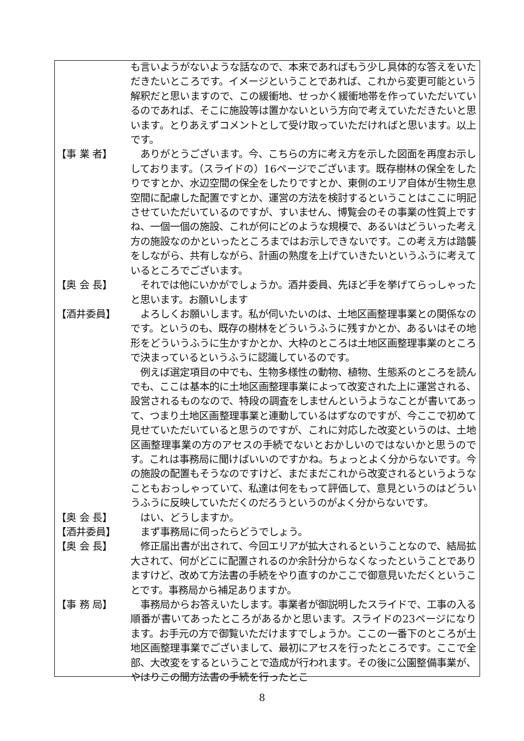も言いようがないような話なので、本来であればもう少し具体的な答えをいただきたいところです。イメージということであれば、これから変更可能という解釈だと思いますので、この緩衝地、せっかく緩衝地帯を作っていただいているのであれば、そこに施設等は置かないという方向で考えていただきたいと思います。とりあえずコメントとして受け取っていただければと思います。以上です。
【事 業 者】 　ありがとうございます。今、こちらの方に考え方を示した図面を再度お示ししております。（スライドの）16ページでございます。既存樹林の保全をしたりですとか、水辺空間の保全をしたりですとか、東側のエリア自体が生物生息空間に配慮した配置ですとか、運営の方法を検討するということはここに明記させていただいているのですが、すいません、博覧会のその事業の性質上ですね、一個一個の施設、これが何にどのような規模で、あるいはどういった考え方の施設なのかといったところまではお示しできないです。この考え方は踏襲をしながら、共有しながら、計画の熟度を上げていきたいというふうに考えているところでございます。
【奥 会 長】 　それでは他にいかがでしょうか。酒井委員、先ほど手を挙げてらっしゃったと思います。お願いします
【酒井委員】 　よろしくお願いします。私が伺いたいのは、土地区画整理事業との関係なのです。というのも、既存の樹林をどういうふうに残すかとか、あるいはその地形をどういうふうに生かすかとか、大枠のところは土地区画整理事業のところで決まっているというふうに認識しているのです。
　例えば選定項目の中でも、生物多様性の動物、植物、生態系のところを読んでも、ここは基本的に土地区画整理事業によって改変された上に運営される、設営されるものなので、特段の調査をしませんというようなことが書いてあって、つまり土地区画整理事業と連動しているはずなのですが、今ここで初めて見せていただいていると思うのですが、これに対応した改変というのは、土地区画整理事業の方のアセスの手続でないとおかしいのではないかと思うのです。これは事務局に聞けばいいのですかね。ちょっとよく分からないです。今の施設の配置もそうなのですけど、まだまだこれから改変されるというようなこともおっしゃっていて、私達は何をもって評価して、意見というのはどういうふうに反映していただくのだろうというのがよく分からないです。
【奥 会 長】 　はい、どうしますか。
【酒井委員】 　まず事務局に伺ったらどうでしょう。
【奥 会 長】 　修正届出書が出されて、今回エリアが拡大されるということなので、結局拡大されて、何がどこに配置されるのか余計分からなくなったということでありますけど、改めて方法書の手続をやり直すのかここで御意見いただくということです。事務局から補足ありますか。
【事 務 局】 　事務局からお答えいたします。事業者が御説明したスライドで、工事の入る順番が書いてあったところがあるかと思います。スライドの23ページになります。お手元の方で御覧いただけますでしょうか。ここの一番下のところが土地区画整理事業でございまして、最初にアセスを行ったところです。ここで全部、大改変をするということで造成が行われます。その後に公園整備事業が、やはりこの間方法書の手続を行ったとこ
8